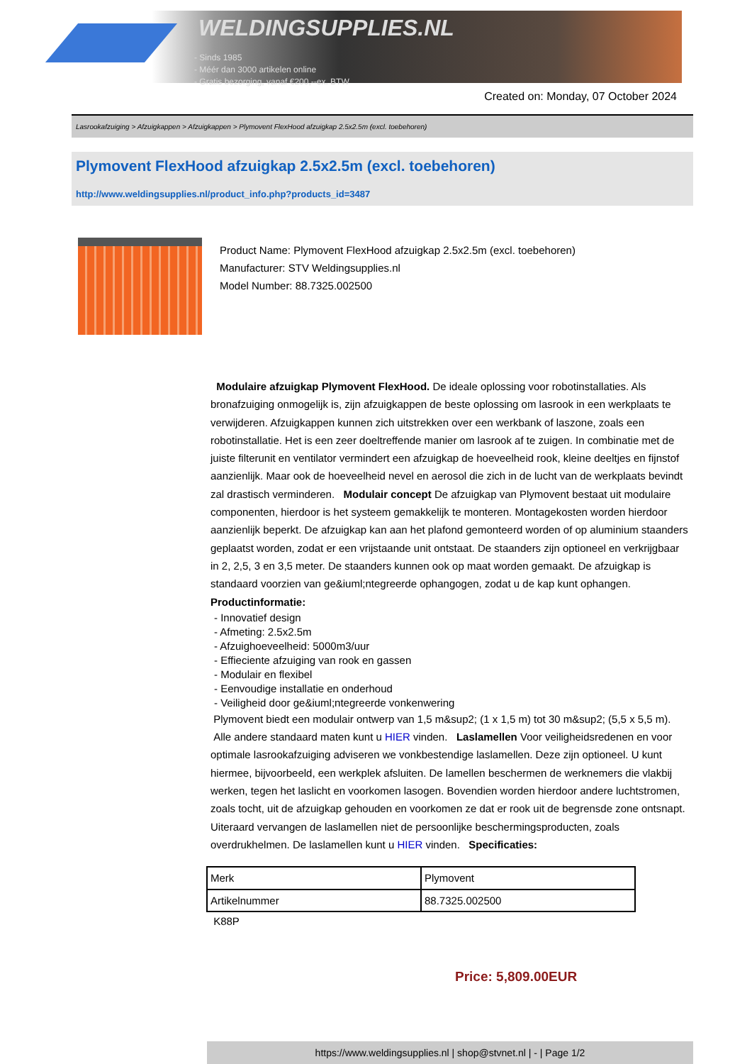WELDINGSUPPLIES.NL
- Sinds 1985
- Méér dan 3000 artikelen online
- Gratis bezorging, vanaf €200,--ex. BTW
Created on: Monday, 07 October 2024
Lasrookafzuiging > Afzuigkappen > Afzuigkappen > Plymovent FlexHood afzuigkap 2.5x2.5m (excl. toebehoren)
Plymovent FlexHood afzuigkap 2.5x2.5m (excl. toebehoren)
http://www.weldingsupplies.nl/product_info.php?products_id=3487
Product Name: Plymovent FlexHood afzuigkap 2.5x2.5m (excl. toebehoren)
Manufacturer: STV Weldingsupplies.nl
Model Number: 88.7325.002500
Modulaire afzuigkap Plymovent FlexHood. De ideale oplossing voor robotinstallaties. Als bronafzuiging onmogelijk is, zijn afzuigkappen de beste oplossing om lasrook in een werkplaats te verwijderen. Afzuigkappen kunnen zich uitstrekken over een werkbank of laszone, zoals een robotinstallatie. Het is een zeer doeltreffende manier om lasrook af te zuigen. In combinatie met de juiste filterunit en ventilator vermindert een afzuigkap de hoeveelheid rook, kleine deeltjes en fijnstof aanzienlijk. Maar ook de hoeveelheid nevel en aerosol die zich in de lucht van de werkplaats bevindt zal drastisch verminderen. Modulair concept De afzuigkap van Plymovent bestaat uit modulaire componenten, hierdoor is het systeem gemakkelijk te monteren. Montagekosten worden hierdoor aanzienlijk beperkt. De afzuigkap kan aan het plafond gemonteerd worden of op aluminium staanders geplaatst worden, zodat er een vrijstaande unit ontstaat. De staanders zijn optioneel en verkrijgbaar in 2, 2,5, 3 en 3,5 meter. De staanders kunnen ook op maat worden gemaakt. De afzuigkap is standaard voorzien van ge&iuml;ntegreerde ophangogen, zodat u de kap kunt ophangen.
Productinformatie:
- Innovatief design
- Afmeting: 2.5x2.5m
- Afzuighoeveelheid: 5000m3/uur
- Effieciente afzuiging van rook en gassen
- Modulair en flexibel
- Eenvoudige installatie en onderhoud
- Veiligheid door ge&iuml;ntegreerde vonkenwering
Plymovent biedt een modulair ontwerp van 1,5 m&sup2; (1 x 1,5 m) tot 30 m&sup2; (5,5 x 5,5 m). Alle andere standaard maten kunt u HIER vinden. Laslamellen Voor veiligheidsredenen en voor optimale lasrookafzuiging adviseren we vonkbestendige laslamellen. Deze zijn optioneel. U kunt hiermee, bijvoorbeeld, een werkplek afsluiten. De lamellen beschermen de werknemers die vlakbij werken, tegen het laslicht en voorkomen lasogen. Bovendien worden hierdoor andere luchtstromen, zoals tocht, uit de afzuigkap gehouden en voorkomen ze dat er rook uit de begrensde zone ontsnapt. Uiteraard vervangen de laslamellen niet de persoonlijke beschermingsproducten, zoals overdrukhelmen. De laslamellen kunt u HIER vinden. Specificaties:
| Merk | Plymovent |
| Artikelnummer | 88.7325.002500 |
K88P
Price: 5,809.00EUR
https://www.weldingsupplies.nl | shop@stvnet.nl | - | Page 1/2